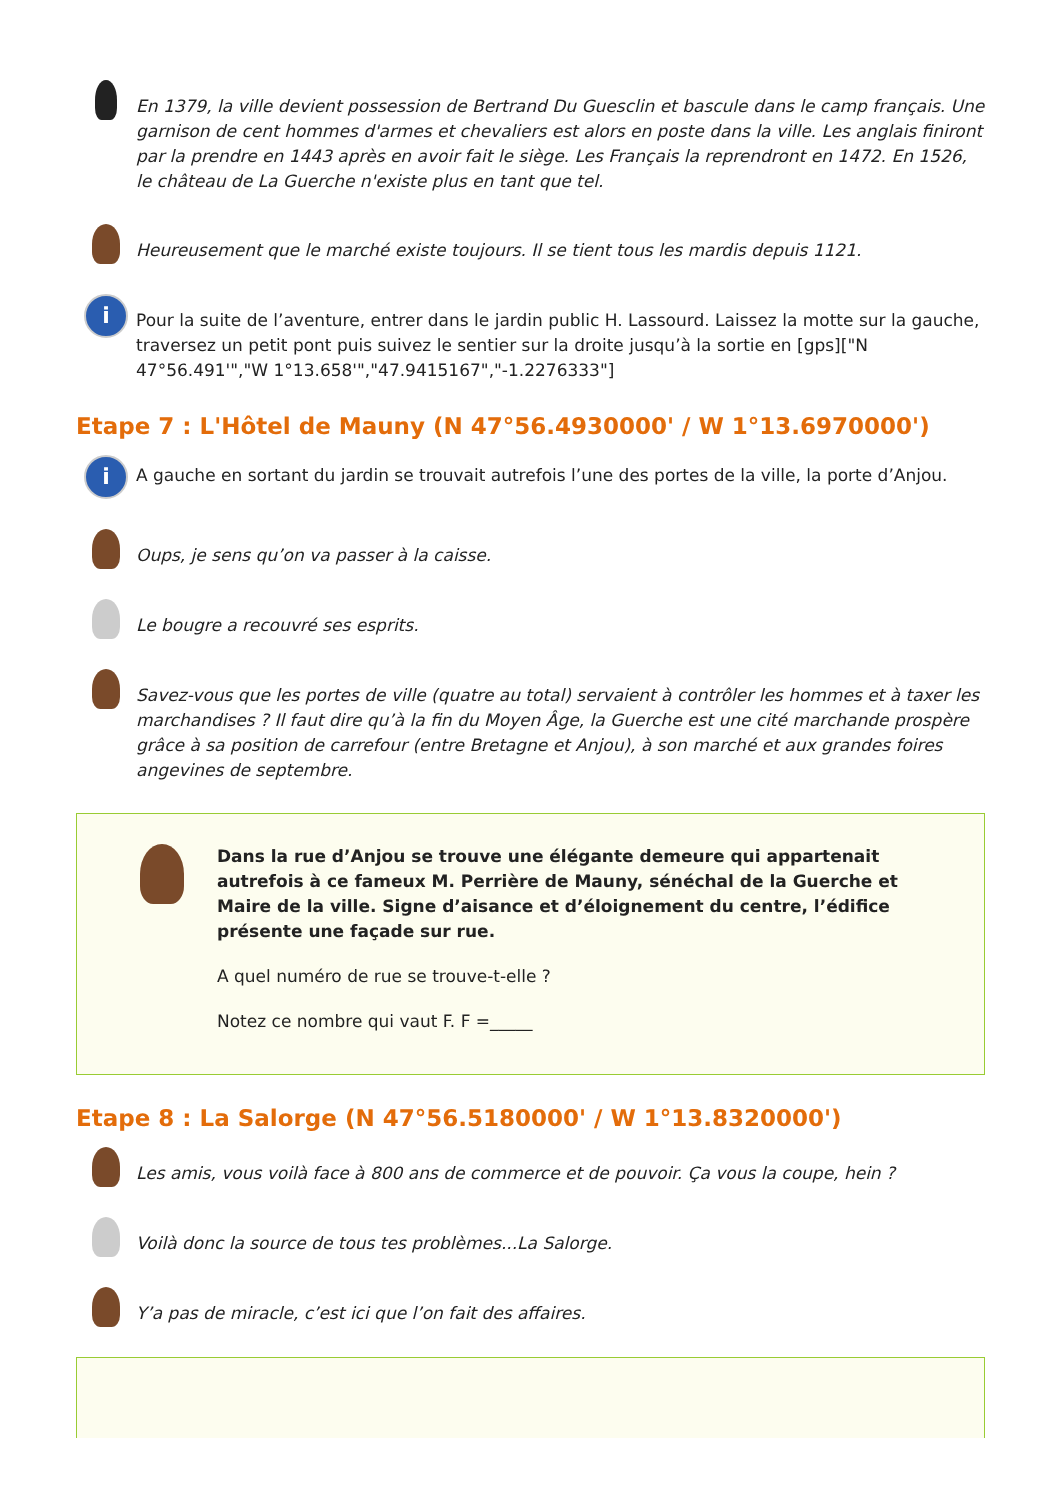En 1379, la ville devient possession de Bertrand Du Guesclin et bascule dans le camp français. Une garnison de cent hommes d'armes et chevaliers est alors en poste dans la ville. Les anglais finiront par la prendre en 1443 après en avoir fait le siège. Les Français la reprendront en 1472. En 1526, le château de La Guerche n'existe plus en tant que tel.
Heureusement que le marché existe toujours. Il se tient tous les mardis depuis 1121.
i
Pour la suite de l’aventure, entrer dans le jardin public H. Lassourd. Laissez la motte sur la gauche, traversez un petit pont puis suivez le sentier sur la droite jusqu’à la sortie en [gps]["N 47°56.491'","W 1°13.658'","47.9415167","-1.2276333"]
Etape 7 : L'Hôtel de Mauny (N 47°56.4930000' / W 1°13.6970000')
i
A gauche en sortant du jardin se trouvait autrefois l’une des portes de la ville, la porte d’Anjou.
Oups, je sens qu’on va passer à la caisse.
Le bougre a recouvré ses esprits.
Savez-vous que les portes de ville (quatre au total) servaient à contrôler les hommes et à taxer les marchandises ? Il faut dire qu’à la fin du Moyen Âge, la Guerche est une cité marchande prospère grâce à sa position de carrefour (entre Bretagne et Anjou), à son marché et aux grandes foires angevines de septembre.
Dans la rue d’Anjou se trouve une élégante demeure qui appartenait autrefois à ce fameux M. Perrière de Mauny, sénéchal de la Guerche et Maire de la ville. Signe d’aisance et d’éloignement du centre, l’édifice présente une façade sur rue.
A quel numéro de rue se trouve-t-elle ?
Notez ce nombre qui vaut F. F =_____
Etape 8 : La Salorge (N 47°56.5180000' / W 1°13.8320000')
Les amis, vous voilà face à 800 ans de commerce et de pouvoir. Ça vous la coupe, hein ?
Voilà donc la source de tous tes problèmes...La Salorge.
Y’a pas de miracle, c’est ici que l’on fait des affaires.